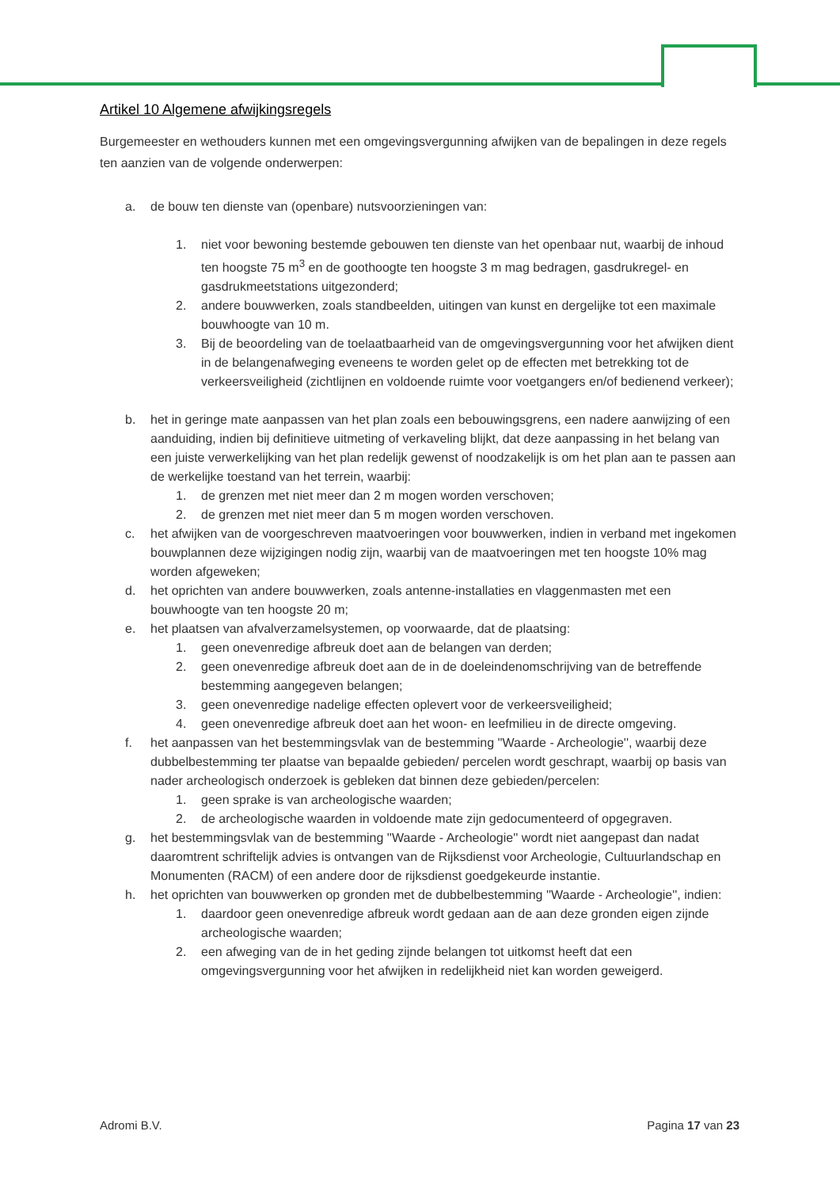Artikel 10 Algemene afwijkingsregels
Burgemeester en wethouders kunnen met een omgevingsvergunning afwijken van de bepalingen in deze regels ten aanzien van de volgende onderwerpen:
a. de bouw ten dienste van (openbare) nutsvoorzieningen van:
1. niet voor bewoning bestemde gebouwen ten dienste van het openbaar nut, waarbij de inhoud ten hoogste 75 m<sup>3</sup> en de goothoogte ten hoogste 3 m mag bedragen, gasdrukregel- en gasdrukmeetstations uitgezonderd;
2. andere bouwwerken, zoals standbeelden, uitingen van kunst en dergelijke tot een maximale bouwhoogte van 10 m.
3. Bij de beoordeling van de toelaatbaarheid van de omgevingsvergunning voor het afwijken dient in de belangenafweging eveneens te worden gelet op de effecten met betrekking tot de verkeersveiligheid (zichtlijnen en voldoende ruimte voor voetgangers en/of bedienend verkeer);
b. het in geringe mate aanpassen van het plan zoals een bebouwingsgrens, een nadere aanwijzing of een aanduiding, indien bij definitieve uitmeting of verkaveling blijkt, dat deze aanpassing in het belang van een juiste verwerkelijking van het plan redelijk gewenst of noodzakelijk is om het plan aan te passen aan de werkelijke toestand van het terrein, waarbij:
1. de grenzen met niet meer dan 2 m mogen worden verschoven;
2. de grenzen met niet meer dan 5 m mogen worden verschoven.
c. het afwijken van de voorgeschreven maatvoeringen voor bouwwerken, indien in verband met ingekomen bouwplannen deze wijzigingen nodig zijn, waarbij van de maatvoeringen met ten hoogste 10% mag worden afgeweken;
d. het oprichten van andere bouwwerken, zoals antenne-installaties en vlaggenmasten met een bouwhoogte van ten hoogste 20 m;
e. het plaatsen van afvalverzamelsystemen, op voorwaarde, dat de plaatsing:
1. geen onevenredige afbreuk doet aan de belangen van derden;
2. geen onevenredige afbreuk doet aan de in de doeleindenomschrijving van de betreffende bestemming aangegeven belangen;
3. geen onevenredige nadelige effecten oplevert voor de verkeersveiligheid;
4. geen onevenredige afbreuk doet aan het woon- en leefmilieu in de directe omgeving.
f. het aanpassen van het bestemmingsvlak van de bestemming ''Waarde - Archeologie'', waarbij deze dubbelbestemming ter plaatse van bepaalde gebieden/ percelen wordt geschrapt, waarbij op basis van nader archeologisch onderzoek is gebleken dat binnen deze gebieden/percelen:
1. geen sprake is van archeologische waarden;
2. de archeologische waarden in voldoende mate zijn gedocumenteerd of opgegraven.
g. het bestemmingsvlak van de bestemming ''Waarde - Archeologie'' wordt niet aangepast dan nadat daaromtrent schriftelijk advies is ontvangen van de Rijksdienst voor Archeologie, Cultuurlandschap en Monumenten (RACM) of een andere door de rijksdienst goedgekeurde instantie.
h. het oprichten van bouwwerken op gronden met de dubbelbestemming ''Waarde - Archeologie'', indien:
1. daardoor geen onevenredige afbreuk wordt gedaan aan de aan deze gronden eigen zijnde archeologische waarden;
2. een afweging van de in het geding zijnde belangen tot uitkomst heeft dat een omgevingsvergunning voor het afwijken in redelijkheid niet kan worden geweigerd.
Adromi B.V. Pagina 17 van 23